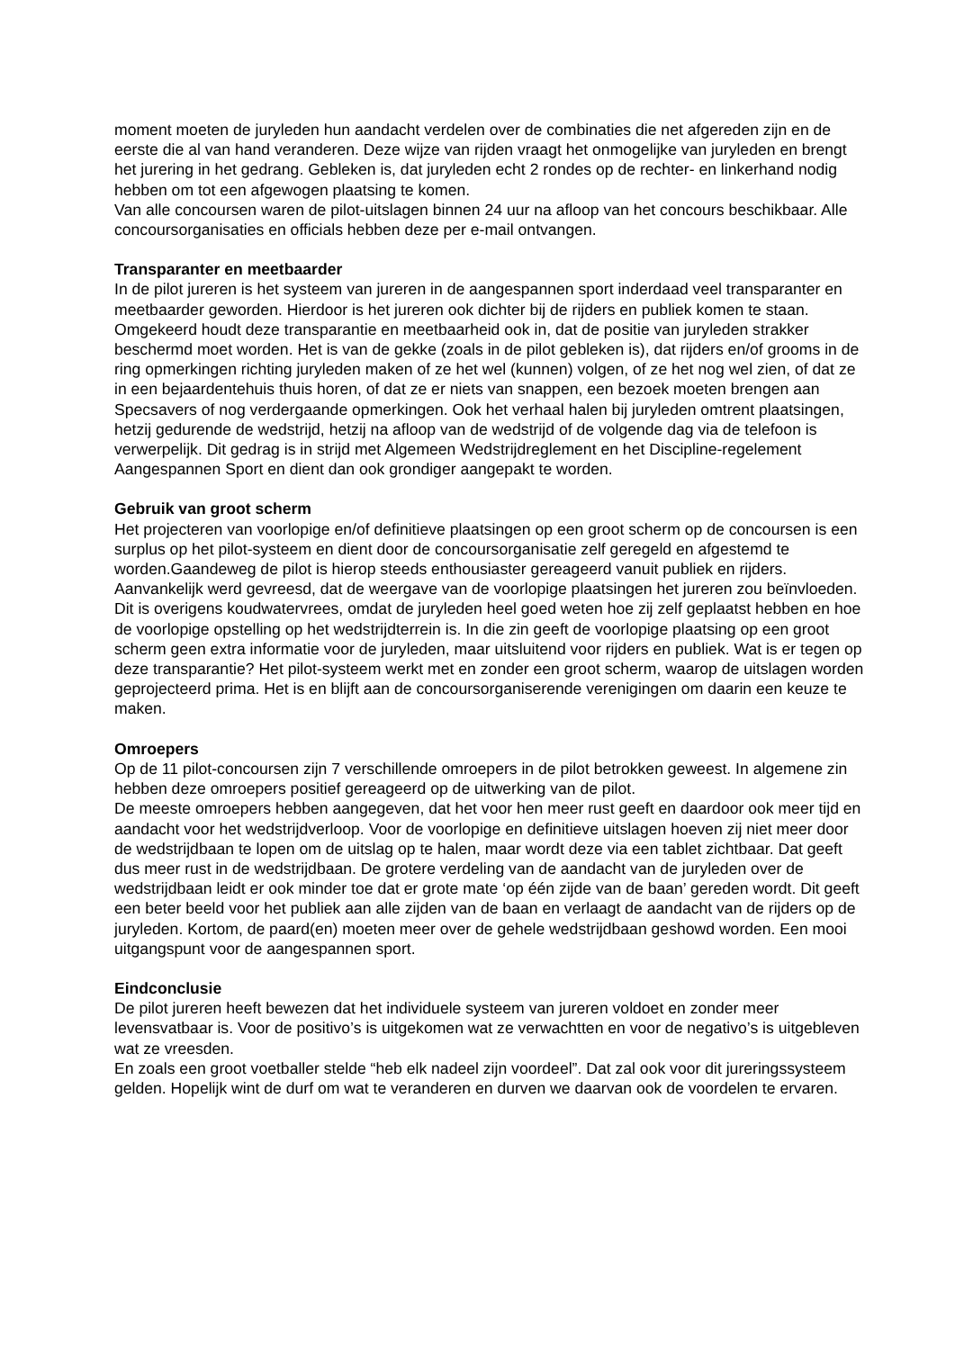moment moeten de juryleden hun aandacht verdelen over de combinaties die net afgereden zijn en de eerste die al van hand veranderen. Deze wijze van rijden vraagt het onmogelijke van juryleden en brengt het jurering in het gedrang. Gebleken is, dat juryleden echt 2 rondes op de rechter- en linkerhand nodig hebben om tot een afgewogen plaatsing te komen.
Van alle concoursen waren de pilot-uitslagen binnen 24 uur na afloop van het concours beschikbaar. Alle concoursorganisaties en officials hebben deze per e-mail ontvangen.
Transparanter en meetbaarder
In de pilot jureren is het systeem van jureren in de aangespannen sport inderdaad veel transparanter en meetbaarder geworden. Hierdoor is het jureren ook dichter bij de rijders en publiek komen te staan. Omgekeerd houdt deze transparantie en meetbaarheid ook in, dat de positie van juryleden strakker beschermd moet worden. Het is van de gekke (zoals in de pilot gebleken is), dat rijders en/of grooms in de ring opmerkingen richting juryleden maken of ze het wel (kunnen) volgen, of ze het nog wel zien, of dat ze in een bejaardentehuis thuis horen, of dat ze er niets van snappen, een bezoek moeten brengen aan Specsavers of nog verdergaande opmerkingen. Ook het verhaal halen bij juryleden omtrent plaatsingen, hetzij gedurende de wedstrijd, hetzij na afloop van de wedstrijd of de volgende dag via de telefoon is verwerpelijk. Dit gedrag is in strijd met Algemeen Wedstrijdreglement en het Discipline-regelement Aangespannen Sport en dient dan ook grondiger aangepakt te worden.
Gebruik van groot scherm
Het projecteren van voorlopige en/of definitieve plaatsingen op een groot scherm op de concoursen is een surplus op het pilot-systeem en dient door de concoursorganisatie zelf geregeld en afgestemd te worden.Gaandeweg de pilot is hierop steeds enthousiaster gereageerd vanuit publiek en rijders. Aanvankelijk werd gevreesd, dat de weergave van de voorlopige plaatsingen het jureren zou beïnvloeden. Dit is overigens koudwatervrees, omdat de juryleden heel goed weten hoe zij zelf geplaatst hebben en hoe de voorlopige opstelling op het wedstrijdterrein is. In die zin geeft de voorlopige plaatsing op een groot scherm geen extra informatie voor de juryleden, maar uitsluitend voor rijders en publiek. Wat is er tegen op deze transparantie? Het pilot-systeem werkt met en zonder een groot scherm, waarop de uitslagen worden geprojecteerd prima. Het is en blijft aan de concoursorganiserende verenigingen om daarin een keuze te maken.
Omroepers
Op de 11 pilot-concoursen zijn 7 verschillende omroepers in de pilot betrokken geweest. In algemene zin hebben deze omroepers positief gereageerd op de uitwerking van de pilot.
De meeste omroepers hebben aangegeven, dat het voor hen meer rust geeft en daardoor ook meer tijd en aandacht voor het wedstrijdverloop. Voor de voorlopige en definitieve uitslagen hoeven zij niet meer door de wedstrijdbaan te lopen om de uitslag op te halen, maar wordt deze via een tablet zichtbaar. Dat geeft dus meer rust in de wedstrijdbaan. De grotere verdeling van de aandacht van de juryleden over de wedstrijdbaan leidt er ook minder toe dat er grote mate ‘op één zijde van de baan’ gereden wordt. Dit geeft een beter beeld voor het publiek aan alle zijden van de baan en verlaagt de aandacht van de rijders op de juryleden. Kortom, de paard(en) moeten meer over de gehele wedstrijdbaan geshowd worden. Een mooi uitgangspunt voor de aangespannen sport.
Eindconclusie
De pilot jureren heeft bewezen dat het individuele systeem van jureren voldoet en zonder meer levensvatbaar is. Voor de positivo’s is uitgekomen wat ze verwachtten en voor de negativo’s is uitgebleven wat ze vreesden.
En zoals een groot voetballer stelde “heb elk nadeel zijn voordeel”. Dat zal ook voor dit jureringssysteem gelden. Hopelijk wint de durf om wat te veranderen en durven we daarvan ook de voordelen te ervaren.